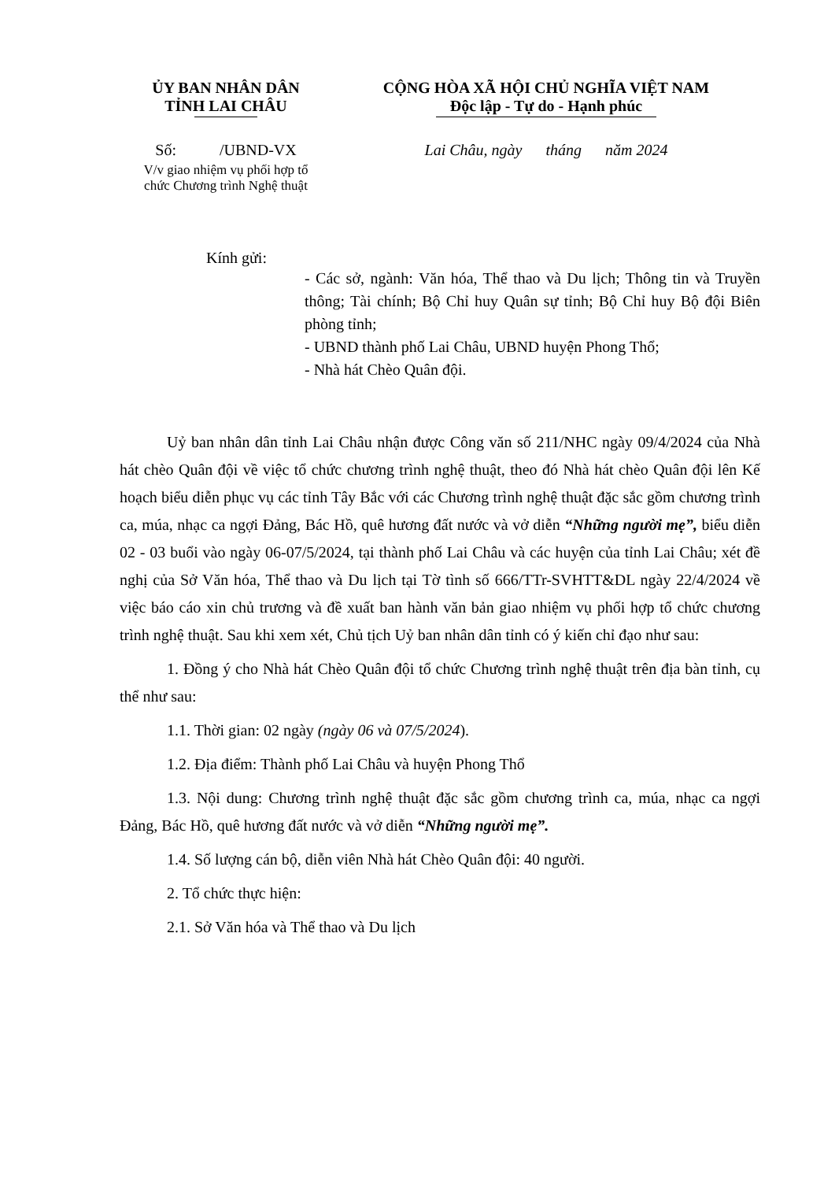ỦY BAN NHÂN DÂN
TỈNH LAI CHÂU
Số: /UBND-VX
V/v giao nhiệm vụ phối hợp tổ
chức Chương trình Nghệ thuật
CỘNG HÒA XÃ HỘI CHỦ NGHĨA VIỆT NAM
Độc lập - Tự do - Hạnh phúc
Lai Châu, ngày tháng năm 2024
Kính gửi:
- Các sở, ngành: Văn hóa, Thể thao và Du lịch; Thông tin và Truyền thông; Tài chính; Bộ Chỉ huy Quân sự tỉnh; Bộ Chỉ huy Bộ đội Biên phòng tỉnh;
- UBND thành phố Lai Châu, UBND huyện Phong Thổ;
- Nhà hát Chèo Quân đội.
Uỷ ban nhân dân tỉnh Lai Châu nhận được Công văn số 211/NHC ngày 09/4/2024 của Nhà hát chèo Quân đội về việc tổ chức chương trình nghệ thuật, theo đó Nhà hát chèo Quân đội lên Kế hoạch biểu diễn phục vụ các tỉnh Tây Bắc với các Chương trình nghệ thuật đặc sắc gồm chương trình ca, múa, nhạc ca ngợi Đảng, Bác Hồ, quê hương đất nước và vở diễn “Những người mẹ”, biểu diễn 02 - 03 buổi vào ngày 06-07/5/2024, tại thành phố Lai Châu và các huyện của tỉnh Lai Châu; xét đề nghị của Sở Văn hóa, Thể thao và Du lịch tại Tờ tình số 666/TTr-SVHTT&DL ngày 22/4/2024 về việc báo cáo xin chủ trương và đề xuất ban hành văn bản giao nhiệm vụ phối hợp tổ chức chương trình nghệ thuật. Sau khi xem xét, Chủ tịch Uỷ ban nhân dân tỉnh có ý kiến chỉ đạo như sau:
1. Đồng ý cho Nhà hát Chèo Quân đội tổ chức Chương trình nghệ thuật trên địa bàn tỉnh, cụ thể như sau:
1.1. Thời gian: 02 ngày (ngày 06 và 07/5/2024).
1.2. Địa điểm: Thành phố Lai Châu và huyện Phong Thổ
1.3. Nội dung: Chương trình nghệ thuật đặc sắc gồm chương trình ca, múa, nhạc ca ngợi Đảng, Bác Hồ, quê hương đất nước và vở diễn “Những người mẹ”.
1.4. Số lượng cán bộ, diễn viên Nhà hát Chèo Quân đội: 40 người.
2. Tổ chức thực hiện:
2.1. Sở Văn hóa và Thể thao và Du lịch